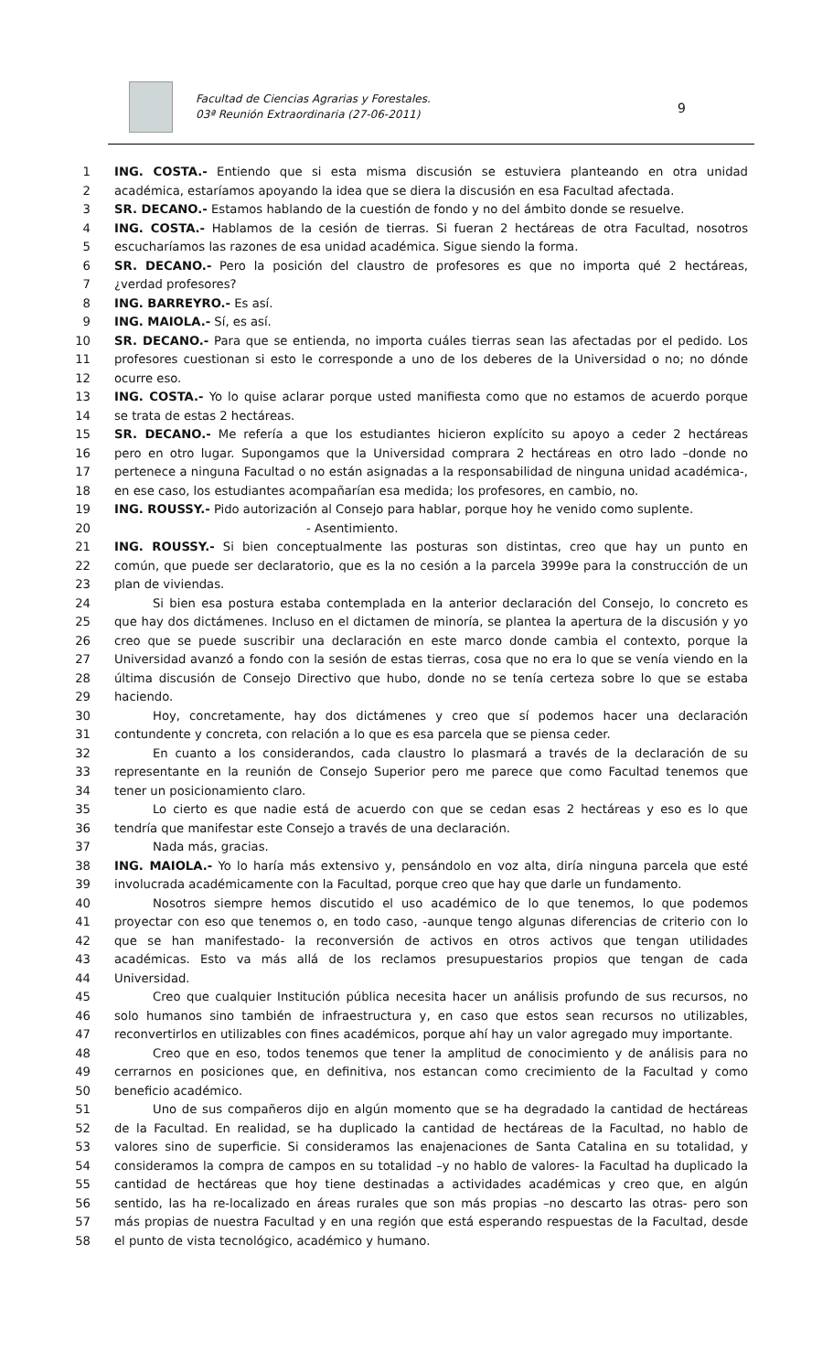Facultad de Ciencias Agrarias y Forestales.
03ª Reunión Extraordinaria (27-06-2011)
9
1 ING. COSTA.- Entiendo que si esta misma discusión se estuviera planteando en otra unidad
2 académica, estaríamos apoyando la idea que se diera la discusión en esa Facultad afectada.
3 SR. DECANO.- Estamos hablando de la cuestión de fondo y no del ámbito donde se resuelve.
4 ING. COSTA.- Hablamos de la cesión de tierras. Si fueran 2 hectáreas de otra Facultad, nosotros
5 escucharíamos las razones de esa unidad académica. Sigue siendo la forma.
6 SR. DECANO.- Pero la posición del claustro de profesores es que no importa qué 2 hectáreas,
7 ¿verdad profesores?
8 ING. BARREYRO.- Es así.
9 ING. MAIOLA.- Sí, es así.
10 SR. DECANO.- Para que se entienda, no importa cuáles tierras sean las afectadas por el pedido. Los
11 profesores cuestionan si esto le corresponde a uno de los deberes de la Universidad o no; no dónde
12 ocurre eso.
13 ING. COSTA.- Yo lo quise aclarar porque usted manifiesta como que no estamos de acuerdo porque
14 se trata de estas 2 hectáreas.
15 SR. DECANO.- Me refería a que los estudiantes hicieron explícito su apoyo a ceder 2 hectáreas
16 pero en otro lugar. Supongamos que la Universidad comprara 2 hectáreas en otro lado –donde no
17 pertenece a ninguna Facultad o no están asignadas a la responsabilidad de ninguna unidad académica-,
18 en ese caso, los estudiantes acompañarían esa medida; los profesores, en cambio, no.
19 ING. ROUSSY.- Pido autorización al Consejo para hablar, porque hoy he venido como suplente.
20 - Asentimiento.
21 ING. ROUSSY.- Si bien conceptualmente las posturas son distintas, creo que hay un punto en
22 común, que puede ser declaratorio, que es la no cesión a la parcela 3999e para la construcción de un
23 plan de viviendas.
24 Si bien esa postura estaba contemplada en la anterior declaración del Consejo, lo concreto es
25 que hay dos dictámenes. Incluso en el dictamen de minoría, se plantea la apertura de la discusión y yo
26 creo que se puede suscribir una declaración en este marco donde cambia el contexto, porque la
27 Universidad avanzó a fondo con la sesión de estas tierras, cosa que no era lo que se venía viendo en la
28 última discusión de Consejo Directivo que hubo, donde no se tenía certeza sobre lo que se estaba
29 haciendo.
30 Hoy, concretamente, hay dos dictámenes y creo que sí podemos hacer una declaración
31 contundente y concreta, con relación a lo que es esa parcela que se piensa ceder.
32 En cuanto a los considerandos, cada claustro lo plasmará a través de la declaración de su
33 representante en la reunión de Consejo Superior pero me parece que como Facultad tenemos que
34 tener un posicionamiento claro.
35 Lo cierto es que nadie está de acuerdo con que se cedan esas 2 hectáreas y eso es lo que
36 tendría que manifestar este Consejo a través de una declaración.
37 Nada más, gracias.
38 ING. MAIOLA.- Yo lo haría más extensivo y, pensándolo en voz alta, diría ninguna parcela que esté
39 involucrada académicamente con la Facultad, porque creo que hay que darle un fundamento.
40 Nosotros siempre hemos discutido el uso académico de lo que tenemos, lo que podemos
41 proyectar con eso que tenemos o, en todo caso, -aunque tengo algunas diferencias de criterio con lo
42 que se han manifestado- la reconversión de activos en otros activos que tengan utilidades
43 académicas. Esto va más allá de los reclamos presupuestarios propios que tengan de cada
44 Universidad.
45 Creo que cualquier Institución pública necesita hacer un análisis profundo de sus recursos, no
46 solo humanos sino también de infraestructura y, en caso que estos sean recursos no utilizables,
47 reconvertirlos en utilizables con fines académicos, porque ahí hay un valor agregado muy importante.
48 Creo que en eso, todos tenemos que tener la amplitud de conocimiento y de análisis para no
49 cerrarnos en posiciones que, en definitiva, nos estancan como crecimiento de la Facultad y como
50 beneficio académico.
51 Uno de sus compañeros dijo en algún momento que se ha degradado la cantidad de hectáreas
52 de la Facultad. En realidad, se ha duplicado la cantidad de hectáreas de la Facultad, no hablo de
53 valores sino de superficie. Si consideramos las enajenaciones de Santa Catalina en su totalidad, y
54 consideramos la compra de campos en su totalidad –y no hablo de valores- la Facultad ha duplicado la
55 cantidad de hectáreas que hoy tiene destinadas a actividades académicas y creo que, en algún
56 sentido, las ha re-localizado en áreas rurales que son más propias –no descarto las otras- pero son
57 más propias de nuestra Facultad y en una región que está esperando respuestas de la Facultad, desde
58 el punto de vista tecnológico, académico y humano.